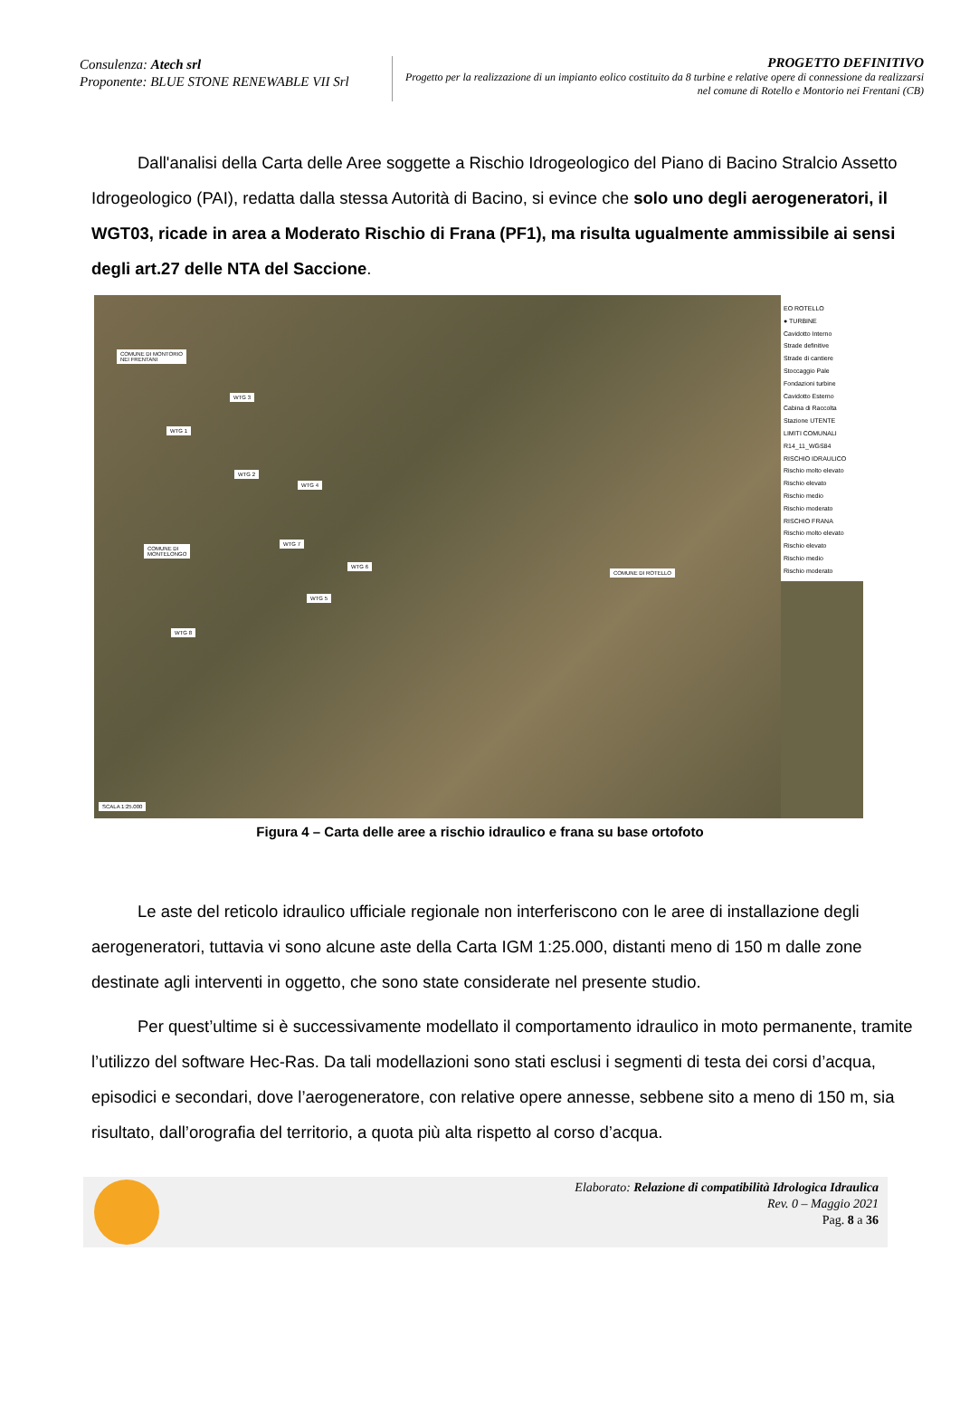Consulenza: Atech srl
Proponente: BLUE STONE RENEWABLE VII Srl
PROGETTO DEFINITIVO
Progetto per la realizzazione di un impianto eolico costituito da 8 turbine e relative opere di connessione da realizzarsi nel comune di Rotello e Montorio nei Frentani (CB)
Dall'analisi della Carta delle Aree soggette a Rischio Idrogeologico del Piano di Bacino Stralcio Assetto Idrogeologico (PAI), redatta dalla stessa Autorità di Bacino, si evince che solo uno degli aerogeneratori, il WGT03, ricade in area a Moderato Rischio di Frana (PF1), ma risulta ugualmente ammissibile ai sensi degli art.27 delle NTA del Saccione.
COMUNE DI MONTORIO
NEI FRENTANI
COMUNE DI
MONTELONGO
COMUNE DI ROTELLO
SCALA 1:25.000
WTG 3
WTG 1
WTG 2
WTG 4
WTG 7
WTG 6
WTG 5
WTG 8
EO ROTELLO
● TURBINE
Cavidotto Interno
Strade definitive
Strade di cantiere
Stoccaggio Pale
Fondazioni turbine
Cavidotto Esterno
Cabina di Raccolta
Stazione UTENTE
LIMITI COMUNALI
R14_11_WGS84
RISCHIO IDRAULICO
Rischio molto elevato
Rischio elevato
Rischio medio
Rischio moderato
RISCHIO FRANA
Rischio molto elevato
Rischio elevato
Rischio medio
Rischio moderato
Figura 4 – Carta delle aree a rischio idraulico e frana su base ortofoto
Le aste del reticolo idraulico ufficiale regionale non interferiscono con le aree di installazione degli aerogeneratori, tuttavia vi sono alcune aste della Carta IGM 1:25.000, distanti meno di 150 m dalle zone destinate agli interventi in oggetto, che sono state considerate nel presente studio.
Per quest’ultime si è successivamente modellato il comportamento idraulico in moto permanente, tramite l’utilizzo del software Hec-Ras. Da tali modellazioni sono stati esclusi i segmenti di testa dei corsi d’acqua, episodici e secondari, dove l’aerogeneratore, con relative opere annesse, sebbene sito a meno di 150 m, sia risultato, dall’orografia del territorio, a quota più alta rispetto al corso d’acqua.
Elaborato: Relazione di compatibilità Idrologica Idraulica
Rev. 0 – Maggio 2021
Pag. 8 a 36